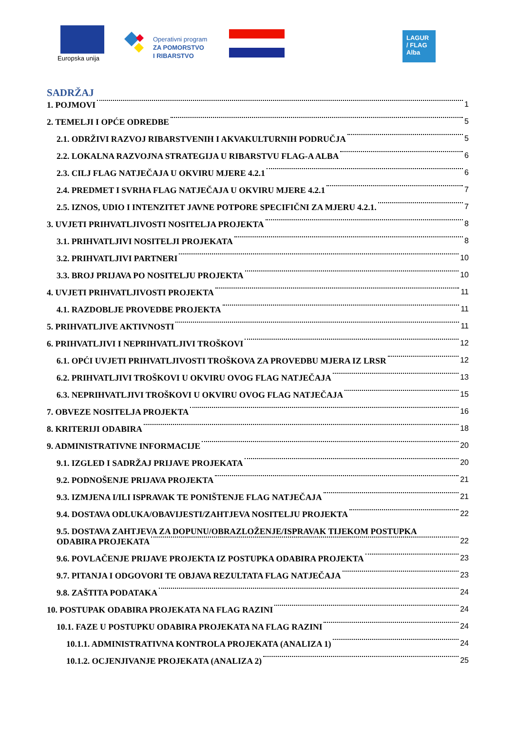Europska unija
Operativni program
ZA POMORSTVO
I RIBARSTVO
LAGUR
/ FLAG
Alba
SADRŽAJ
1. POJMOVI 1
2. TEMELJI I OPĆE ODREDBE 5
2.1. ODRŽIVI RAZVOJ RIBARSTVENIH I AKVAKULTURNIH PODRUČJA 5
2.2. LOKALNA RAZVOJNA STRATEGIJA U RIBARSTVU FLAG-A ALBA 6
2.3. CILJ FLAG NATJEČAJA U OKVIRU MJERE 4.2.1 6
2.4. PREDMET I SVRHA FLAG NATJEČAJA U OKVIRU MJERE 4.2.1 7
2.5. IZNOS, UDIO I INTENZITET JAVNE POTPORE SPECIFIČNI ZA MJERU 4.2.1. 7
3. UVJETI PRIHVATLJIVOSTI NOSITELJA PROJEKTA 8
3.1. PRIHVATLJIVI NOSITELJI PROJEKATA 8
3.2. PRIHVATLJIVI PARTNERI 10
3.3. BROJ PRIJAVA PO NOSITELJU PROJEKTA 10
4. UVJETI PRIHVATLJIVOSTI PROJEKTA 11
4.1. RAZDOBLJE PROVEDBE PROJEKTA 11
5. PRIHVATLJIVE AKTIVNOSTI 11
6. PRIHVATLJIVI I NEPRIHVATLJIVI TROŠKOVI 12
6.1. OPĆI UVJETI PRIHVATLJIVOSTI TROŠKOVA ZA PROVEDBU MJERA IZ LRSR 12
6.2. PRIHVATLJIVI TROŠKOVI U OKVIRU OVOG FLAG NATJEČAJA 13
6.3. NEPRIHVATLJIVI TROŠKOVI U OKVIRU OVOG FLAG NATJEČAJA 15
7. OBVEZE NOSITELJA PROJEKTA 16
8. KRITERIJI ODABIRA 18
9. ADMINISTRATIVNE INFORMACIJE 20
9.1. IZGLED I SADRŽAJ PRIJAVE PROJEKATA 20
9.2. PODNOŠENJE PRIJAVA PROJEKTA 21
9.3. IZMJENA I/ILI ISPRAVAK TE PONIŠTENJE FLAG NATJEČAJA 21
9.4. DOSTAVA ODLUKA/OBAVIJESTI/ZAHTJEVA NOSITELJU PROJEKTA 22
9.5. DOSTAVA ZAHTJEVA ZA DOPUNU/OBRAZLOŽENJE/ISPRAVAK TIJEKOM POSTUPKA
ODABIRA PROJEKATA 22
9.6. POVLAČENJE PRIJAVE PROJEKTA IZ POSTUPKA ODABIRA PROJEKTA 23
9.7. PITANJA I ODGOVORI TE OBJAVA REZULTATA FLAG NATJEČAJA 23
9.8. ZAŠTITA PODATAKA 24
10. POSTUPAK ODABIRA PROJEKATA NA FLAG RAZINI 24
10.1. FAZE U POSTUPKU ODABIRA PROJEKATA NA FLAG RAZINI 24
10.1.1. ADMINISTRATIVNA KONTROLA PROJEKATA (ANALIZA 1) 24
10.1.2. OCJENJIVANJE PROJEKATA (ANALIZA 2) 25